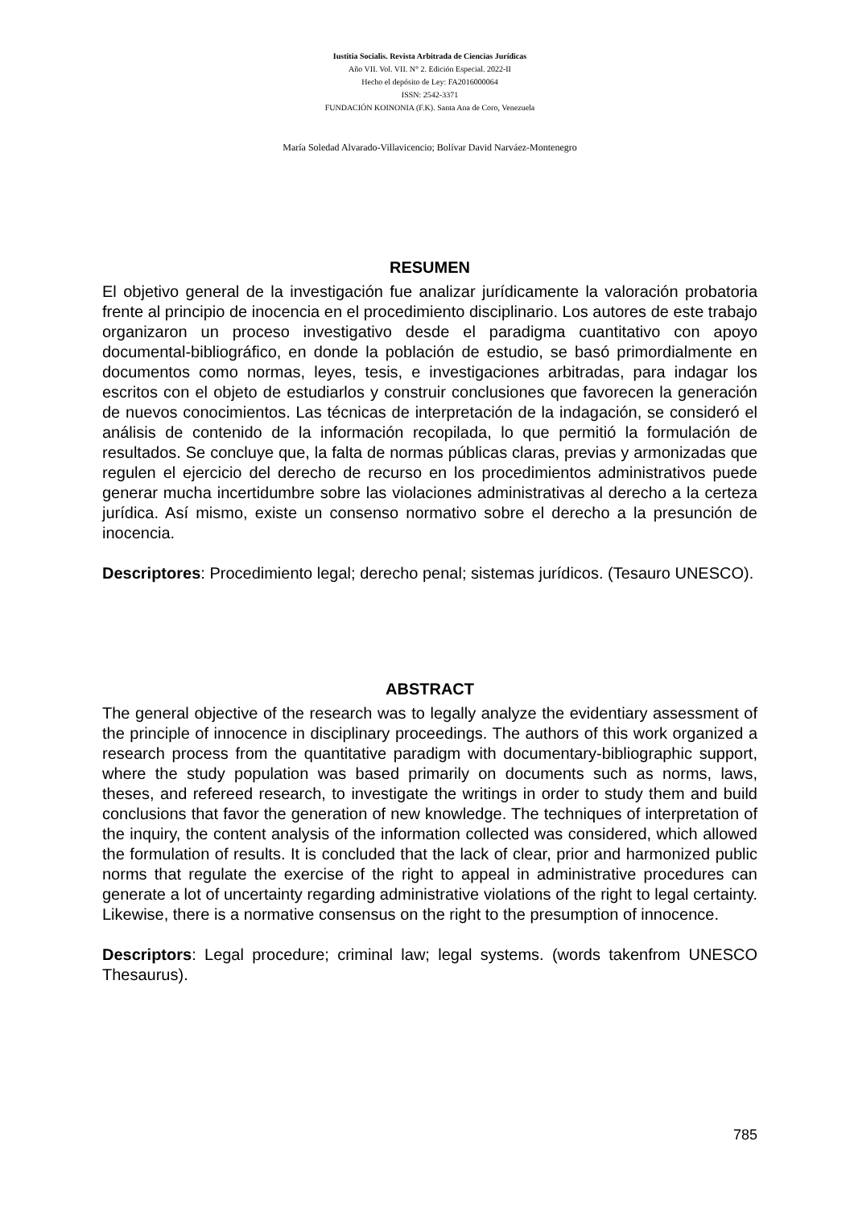Iustitia Socialis. Revista Arbitrada de Ciencias Jurídicas
Año VII. Vol. VII. N° 2. Edición Especial. 2022-II
Hecho el depósito de Ley: FA2016000064
ISSN: 2542-3371
FUNDACIÓN KOINONIA (F.K). Santa Ana de Coro, Venezuela
María Soledad Alvarado-Villavicencio; Bolívar David Narváez-Montenegro
RESUMEN
El objetivo general de la investigación fue analizar jurídicamente la valoración probatoria frente al principio de inocencia en el procedimiento disciplinario. Los autores de este trabajo organizaron un proceso investigativo desde el paradigma cuantitativo con apoyo documental-bibliográfico, en donde la población de estudio, se basó primordialmente en documentos como normas, leyes, tesis, e investigaciones arbitradas, para indagar los escritos con el objeto de estudiarlos y construir conclusiones que favorecen la generación de nuevos conocimientos. Las técnicas de interpretación de la indagación, se consideró el análisis de contenido de la información recopilada, lo que permitió la formulación de resultados. Se concluye que, la falta de normas públicas claras, previas y armonizadas que regulen el ejercicio del derecho de recurso en los procedimientos administrativos puede generar mucha incertidumbre sobre las violaciones administrativas al derecho a la certeza jurídica. Así mismo, existe un consenso normativo sobre el derecho a la presunción de inocencia.
Descriptores: Procedimiento legal; derecho penal; sistemas jurídicos. (Tesauro UNESCO).
ABSTRACT
The general objective of the research was to legally analyze the evidentiary assessment of the principle of innocence in disciplinary proceedings. The authors of this work organized a research process from the quantitative paradigm with documentary-bibliographic support, where the study population was based primarily on documents such as norms, laws, theses, and refereed research, to investigate the writings in order to study them and build conclusions that favor the generation of new knowledge. The techniques of interpretation of the inquiry, the content analysis of the information collected was considered, which allowed the formulation of results. It is concluded that the lack of clear, prior and harmonized public norms that regulate the exercise of the right to appeal in administrative procedures can generate a lot of uncertainty regarding administrative violations of the right to legal certainty. Likewise, there is a normative consensus on the right to the presumption of innocence.
Descriptors: Legal procedure; criminal law; legal systems. (words takenfrom UNESCO Thesaurus).
785